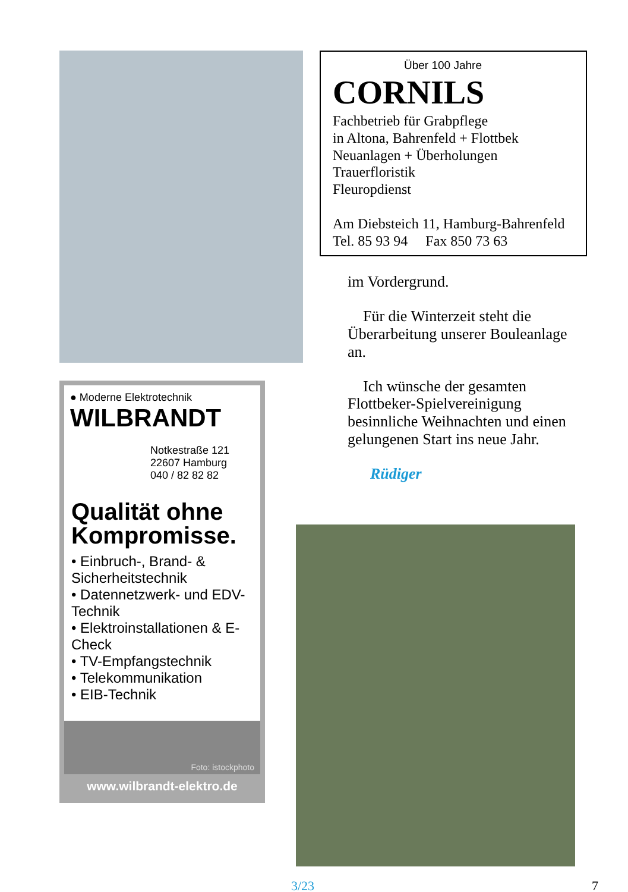● Moderne Elektrotechnik
WILBRANDT
Notkestraße 121
22607 Hamburg
040 / 82 82 82
Qualität ohne Kompromisse.
• Einbruch-, Brand- & Sicherheitstechnik
• Datennetzwerk- und EDV-Technik
• Elektroinstallationen & E-Check
• TV-Empfangstechnik
• Telekommunikation
• EIB-Technik
Foto: istockphoto
www.wilbrandt-elektro.de
Über 100 Jahre
CORNILS
Fachbetrieb für Grabpflege
in Altona, Bahrenfeld + Flottbek
Neuanlagen + Überholungen
Trauerfloristik
Fleuropdienst
Am Diebsteich 11, Hamburg-Bahrenfeld
Tel. 85 93 94 Fax 850 73 63
im Vordergrund.
Für die Winterzeit steht die Überarbeitung unserer Bouleanlage an.
Ich wünsche der gesamten Flottbeker-Spielvereinigung besinnliche Weihnachten und einen gelungenen Start ins neue Jahr.
Rüdiger
3/23 7